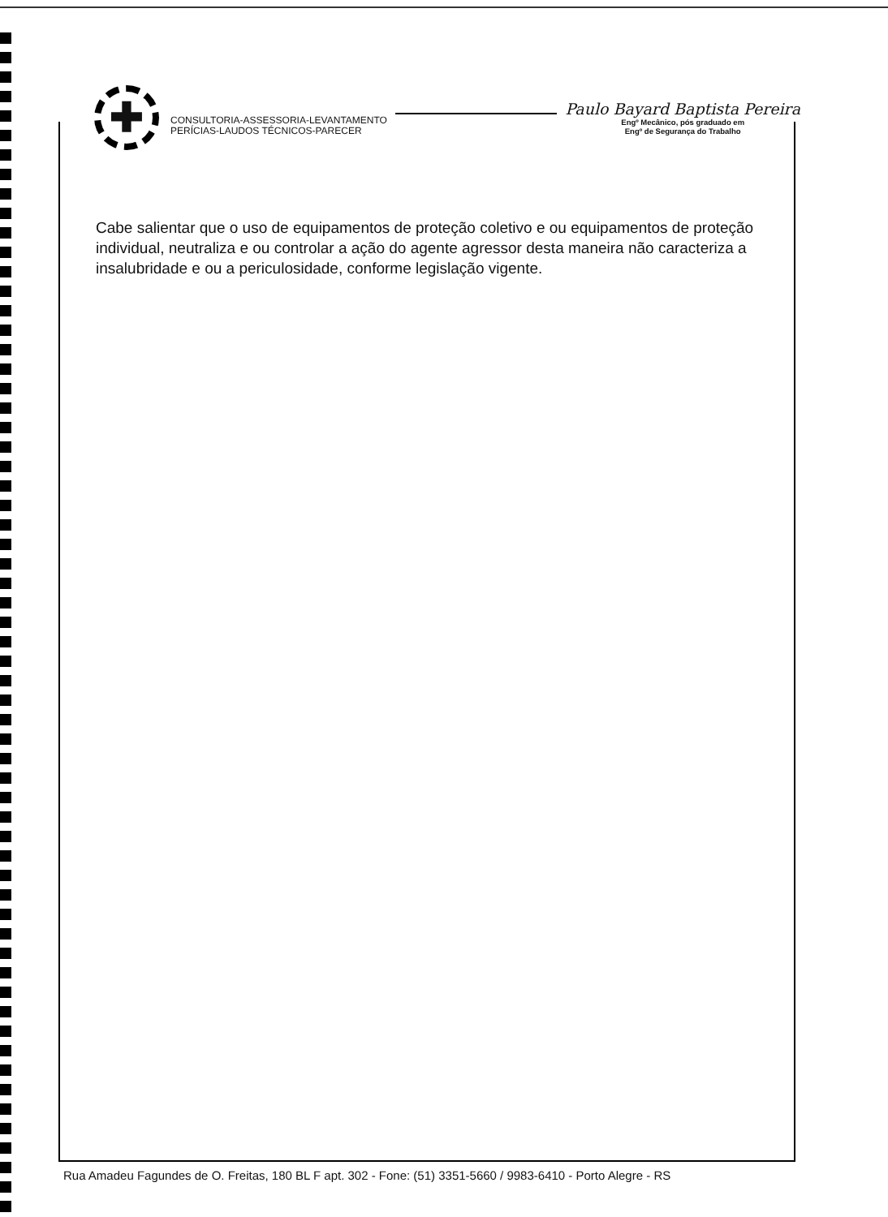✚
CONSULTORIA-ASSESSORIA-LEVANTAMENTO
PERÍCIAS-LAUDOS TÉCNICOS-PARECER
Paulo Bayard Baptista Pereira
Engº Mecânico, pós graduado em
Engº de Segurança do Trabalho
Cabe salientar que o uso de equipamentos de proteção coletivo e ou equipamentos de proteção individual, neutraliza e ou controlar a ação do agente agressor desta maneira não caracteriza a insalubridade e ou a periculosidade, conforme legislação vigente.
Rua Amadeu Fagundes de O. Freitas, 180 BL F apt. 302 - Fone: (51) 3351-5660 / 9983-6410 - Porto Alegre - RS